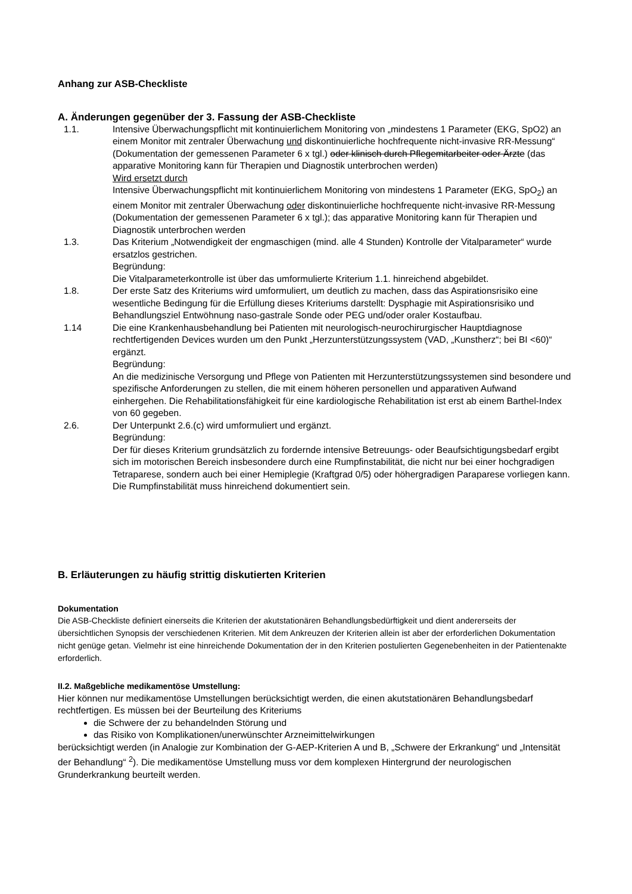Anhang zur ASB-Checkliste
A. Änderungen gegenüber der 3. Fassung der ASB-Checkliste
1.1. Intensive Überwachungspflicht mit kontinuierlichem Monitoring von „mindestens 1 Parameter (EKG, SpO2) an einem Monitor mit zentraler Überwachung und diskontinuierliche hochfrequente nicht-invasive RR-Messung“ (Dokumentation der gemessenen Parameter 6 x tgl.) oder klinisch durch Pflegemitarbeiter oder Ärzte (das apparative Monitoring kann für Therapien und Diagnostik unterbrochen werden)
Wird ersetzt durch
Intensive Überwachungspflicht mit kontinuierlichem Monitoring von mindestens 1 Parameter (EKG, SpO<sub>2</sub>) an einem Monitor mit zentraler Überwachung oder diskontinuierliche hochfrequente nicht-invasive RR-Messung (Dokumentation der gemessenen Parameter 6 x tgl.); das apparative Monitoring kann für Therapien und Diagnostik unterbrochen werden
1.3. Das Kriterium „Notwendigkeit der engmaschigen (mind. alle 4 Stunden) Kontrolle der Vitalparameter“ wurde ersatzlos gestrichen.
Begründung:
Die Vitalparameterkontrolle ist über das umformulierte Kriterium 1.1. hinreichend abgebildet.
1.8. Der erste Satz des Kriteriums wird umformuliert, um deutlich zu machen, dass das Aspirationsrisiko eine wesentliche Bedingung für die Erfüllung dieses Kriteriums darstellt: Dysphagie mit Aspirationsrisiko und Behandlungsziel Entwöhnung naso-gastrale Sonde oder PEG und/oder oraler Kostaufbau.
1.14 Die eine Krankenhausbehandlung bei Patienten mit neurologisch-neurochirurgischer Hauptdiagnose rechtfertigenden Devices wurden um den Punkt „Herzunterstützungssystem (VAD, „Kunstherz“; bei BI <60)“ ergänzt.
Begründung:
An die medizinische Versorgung und Pflege von Patienten mit Herzunterstützungssystemen sind besondere und spezifische Anforderungen zu stellen, die mit einem höheren personellen und apparativen Aufwand einhergehen. Die Rehabilitationsfähigkeit für eine kardiologische Rehabilitation ist erst ab einem Barthel-Index von 60 gegeben.
2.6. Der Unterpunkt 2.6.(c) wird umformuliert und ergänzt.
Begründung:
Der für dieses Kriterium grundsätzlich zu fordernde intensive Betreuungs- oder Beaufsichtigungsbedarf ergibt sich im motorischen Bereich insbesondere durch eine Rumpfinstabilität, die nicht nur bei einer hochgradigen Tetraparese, sondern auch bei einer Hemiplegie (Kraftgrad 0/5) oder höhergradigen Paraparese vorliegen kann. Die Rumpfinstabilität muss hinreichend dokumentiert sein.
B. Erläuterungen zu häufig strittig diskutierten Kriterien
Dokumentation
Die ASB-Checkliste definiert einerseits die Kriterien der akutstationären Behandlungsbedürftigkeit und dient andererseits der übersichtlichen Synopsis der verschiedenen Kriterien. Mit dem Ankreuzen der Kriterien allein ist aber der erforderlichen Dokumentation nicht genüge getan. Vielmehr ist eine hinreichende Dokumentation der in den Kriterien postulierten Gegenebenheiten in der Patientenakte erforderlich.
II.2. Maßgebliche medikamentöse Umstellung:
Hier können nur medikamentöse Umstellungen berücksichtigt werden, die einen akutstationären Behandlungsbedarf rechtfertigen. Es müssen bei der Beurteilung des Kriteriums
die Schwere der zu behandelnden Störung und
das Risiko von Komplikationen/unerwünschter Arzneimittelwirkungen
berücksichtigt werden (in Analogie zur Kombination der G-AEP-Kriterien A und B, „Schwere der Erkrankung“ und „Intensität der Behandlung“ <sup>2</sup>). Die medikamentöse Umstellung muss vor dem komplexen Hintergrund der neurologischen Grunderkrankung beurteilt werden.